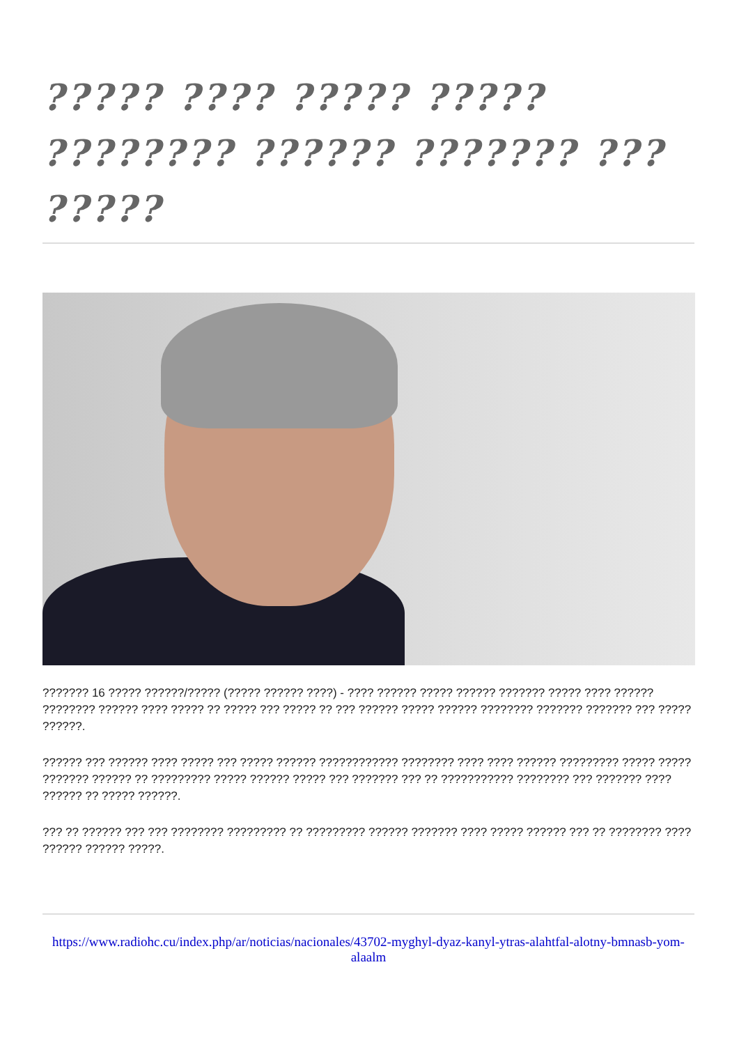????? ???? ????? ????? ???????? ?????? ??????? ??? ?????
??????? 16 ????? ??????/????? (????? ?????? ????) - ???? ?????? ????? ?????? ??????? ????? ???? ?????? ???????? ?????? ???? ????? ?? ????? ??? ????? ?? ??? ?????? ????? ?????? ???????? ??????? ??????? ??? ????? ??????.
?????? ??? ?????? ???? ????? ??? ????? ?????? ???????????? ???????? ???? ???? ?????? ????????? ????? ????? ??????? ?????? ?? ????????? ????? ?????? ????? ??? ??????? ??? ?? ??????????? ???????? ??? ??????? ???? ?????? ?? ????? ??????.
??? ?? ?????? ??? ??? ???????? ????????? ?? ????????? ?????? ??????? ???? ????? ?????? ??? ?? ???????? ???? ?????? ?????? ?????.
https://www.radiohc.cu/index.php/ar/noticias/nacionales/43702-myghyl-dyaz-kanyl-ytras-alahtfal-alotny-bmnasb-yom-alaalm